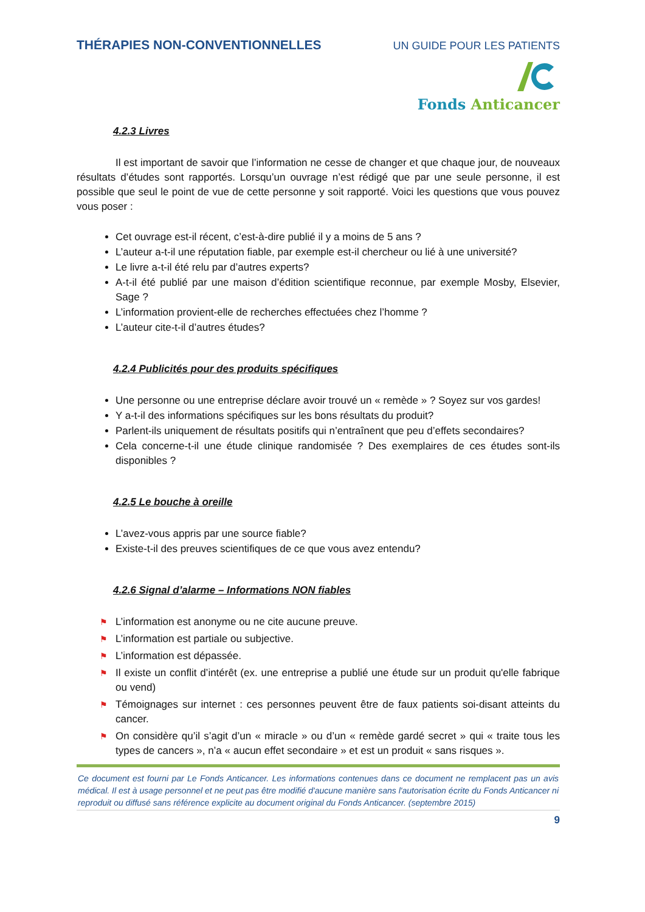THÉRAPIES NON-CONVENTIONNELLES
UN GUIDE POUR LES PATIENTS
Fonds Anticancer
4.2.3 Livres
Il est important de savoir que l’information ne cesse de changer et que chaque jour, de nouveaux résultats d’études sont rapportés. Lorsqu’un ouvrage n’est rédigé que par une seule personne, il est possible que seul le point de vue de cette personne y soit rapporté. Voici les questions que vous pouvez vous poser :
Cet ouvrage est-il récent, c’est-à-dire publié il y a moins de 5 ans ?
L’auteur a-t-il une réputation fiable, par exemple est-il chercheur ou lié à une université?
Le livre a-t-il été relu par d’autres experts?
A-t-il été publié par une maison d’édition scientifique reconnue, par exemple Mosby, Elsevier, Sage ?
L’information provient-elle de recherches effectuées chez l’homme ?
L’auteur cite-t-il d’autres études?
4.2.4 Publicités pour des produits spécifiques
Une personne ou une entreprise déclare avoir trouvé un « remède » ? Soyez sur vos gardes!
Y a-t-il des informations spécifiques sur les bons résultats du produit?
Parlent-ils uniquement de résultats positifs qui n’entraînent que peu d’effets secondaires?
Cela concerne-t-il une étude clinique randomisée ? Des exemplaires de ces études sont-ils disponibles ?
4.2.5 Le bouche à oreille
L’avez-vous appris par une source fiable?
Existe-t-il des preuves scientifiques de ce que vous avez entendu?
4.2.6 Signal d’alarme – Informations NON fiables
⚑ L’information est anonyme ou ne cite aucune preuve.
⚑ L’information est partiale ou subjective.
⚑ L’information est dépassée.
⚑ Il existe un conflit d’intérêt (ex. une entreprise a publié une étude sur un produit qu'elle fabrique ou vend)
⚑ Témoignages sur internet : ces personnes peuvent être de faux patients soi-disant atteints du cancer.
⚑ On considère qu’il s’agit d’un « miracle » ou d’un « remède gardé secret » qui « traite tous les types de cancers », n’a « aucun effet secondaire » et est un produit « sans risques ».
Ce document est fourni par Le Fonds Anticancer. Les informations contenues dans ce document ne remplacent pas un avis médical. Il est à usage personnel et ne peut pas être modifié d'aucune manière sans l'autorisation écrite du Fonds Anticancer ni reproduit ou diffusé sans référence explicite au document original du Fonds Anticancer. (septembre 2015)
9